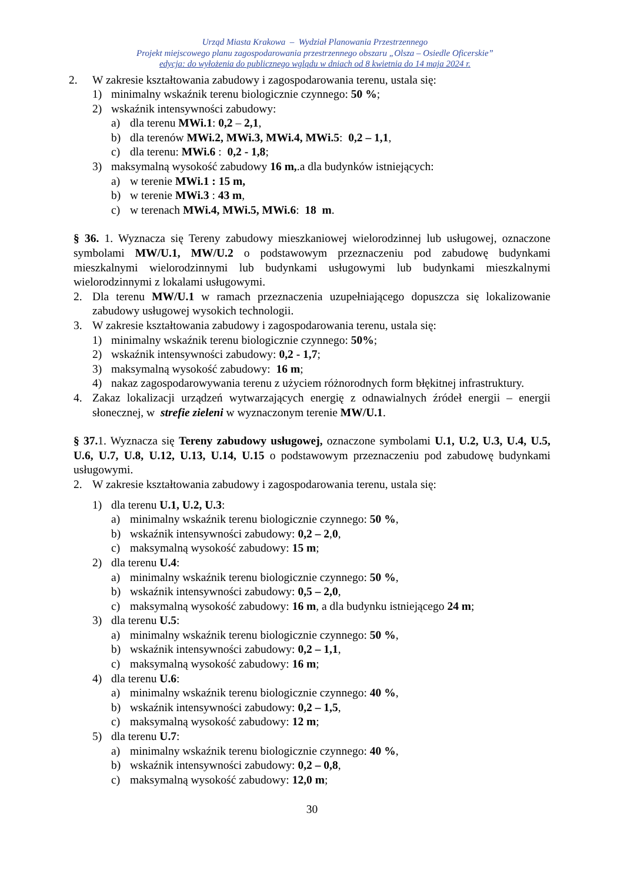Urząd Miasta Krakowa – Wydział Planowania Przestrzennego
Projekt miejscowego planu zagospodarowania przestrzennego obszaru „Olsza – Osiedle Oficerskie”
edycja: do wyłożenia do publicznego wglądu w dniach od 8 kwietnia do 14 maja 2024 r.
2. W zakresie kształtowania zabudowy i zagospodarowania terenu, ustala się:
1) minimalny wskaźnik terenu biologicznie czynnego: 50 %;
2) wskaźnik intensywności zabudowy:
a) dla terenu MWi.1: 0,2 – 2,1,
b) dla terenów MWi.2, MWi.3, MWi.4, MWi.5: 0,2 – 1,1,
c) dla terenu: MWi.6 : 0,2 - 1,8;
3) maksymalną wysokość zabudowy 16 m,.a dla budynków istniejących:
a) w terenie MWi.1 : 15 m,
b) w terenie MWi.3 : 43 m,
c) w terenach MWi.4, MWi.5, MWi.6: 18 m.
§ 36. 1. Wyznacza się Tereny zabudowy mieszkaniowej wielorodzinnej lub usługowej, oznaczone symbolami MW/U.1, MW/U.2 o podstawowym przeznaczeniu pod zabudowę budynkami mieszkalnymi wielorodzinnymi lub budynkami usługowymi lub budynkami mieszkalnymi wielorodzinnymi z lokalami usługowymi.
2. Dla terenu MW/U.1 w ramach przeznaczenia uzupełniającego dopuszcza się lokalizowanie zabudowy usługowej wysokich technologii.
3. W zakresie kształtowania zabudowy i zagospodarowania terenu, ustala się:
1) minimalny wskaźnik terenu biologicznie czynnego: 50%;
2) wskaźnik intensywności zabudowy: 0,2 - 1,7;
3) maksymalną wysokość zabudowy: 16 m;
4) nakaz zagospodarowywania terenu z użyciem różnorodnych form błękitnej infrastruktury.
4. Zakaz lokalizacji urządzeń wytwarzających energię z odnawialnych źródeł energii – energii słonecznej, w strefie zieleni w wyznaczonym terenie MW/U.1.
§ 37. 1. Wyznacza się Tereny zabudowy usługowej, oznaczone symbolami U.1, U.2, U.3, U.4, U.5, U.6, U.7, U.8, U.12, U.13, U.14, U.15 o podstawowym przeznaczeniu pod zabudowę budynkami usługowymi.
2. W zakresie kształtowania zabudowy i zagospodarowania terenu, ustala się:
1) dla terenu U.1, U.2, U.3:
a) minimalny wskaźnik terenu biologicznie czynnego: 50 %,
b) wskaźnik intensywności zabudowy: 0,2 – 2,0,
c) maksymalną wysokość zabudowy: 15 m;
2) dla terenu U.4:
a) minimalny wskaźnik terenu biologicznie czynnego: 50 %,
b) wskaźnik intensywności zabudowy: 0,5 – 2,0,
c) maksymalną wysokość zabudowy: 16 m, a dla budynku istniejącego 24 m;
3) dla terenu U.5:
a) minimalny wskaźnik terenu biologicznie czynnego: 50 %,
b) wskaźnik intensywności zabudowy: 0,2 – 1,1,
c) maksymalną wysokość zabudowy: 16 m;
4) dla terenu U.6:
a) minimalny wskaźnik terenu biologicznie czynnego: 40 %,
b) wskaźnik intensywności zabudowy: 0,2 – 1,5,
c) maksymalną wysokość zabudowy: 12 m;
5) dla terenu U.7:
a) minimalny wskaźnik terenu biologicznie czynnego: 40 %,
b) wskaźnik intensywności zabudowy: 0,2 – 0,8,
c) maksymalną wysokość zabudowy: 12,0 m;
30